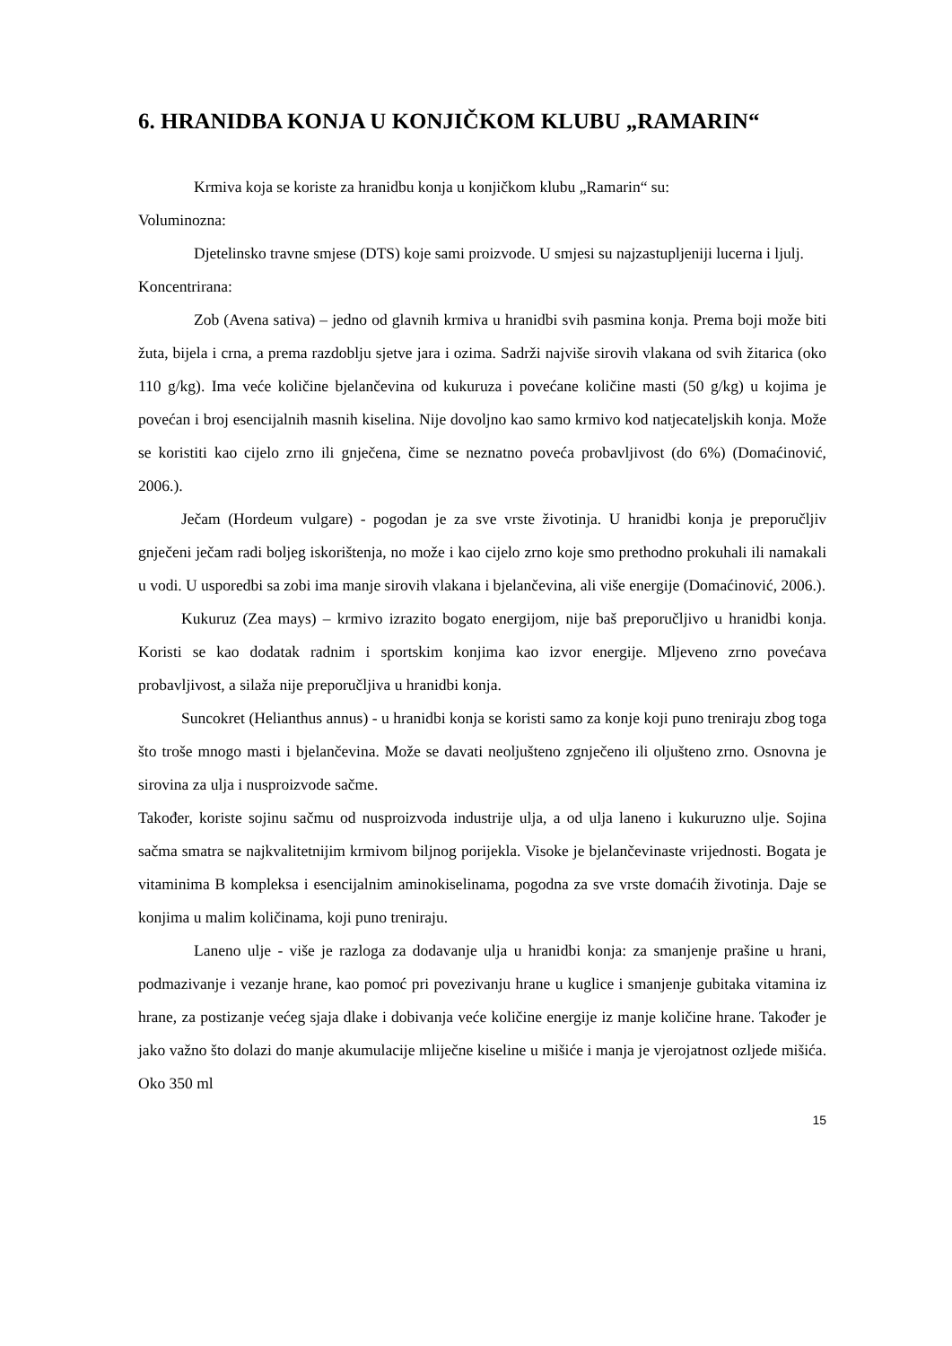6. HRANIDBA KONJA U KONJIČKOM KLUBU „RAMARIN“
Krmiva koja se koriste za hranidbu konja u konjičkom klubu „Ramarin“ su:
Voluminozna:
Djetelinsko travne smjese (DTS) koje sami proizvode. U smjesi su najzastupljeniji lucerna i ljulj.
Koncentrirana:
Zob (Avena sativa) – jedno od glavnih krmiva u hranidbi svih pasmina konja. Prema boji može biti žuta, bijela i crna, a prema razdoblju sjetve jara i ozima. Sadrži najviše sirovih vlakana od svih žitarica (oko 110 g/kg). Ima veće količine bjelančevina od kukuruza i povećane količine masti (50 g/kg) u kojima je povećan i broj esencijalnih masnih kiselina. Nije dovoljno kao samo krmivo kod natjecateljskih konja. Može se koristiti kao cijelo zrno ili gnječena, čime se neznatno poveća probavljivost (do 6%) (Domaćinović, 2006.).
Ječam (Hordeum vulgare) - pogodan je za sve vrste životinja. U hranidbi konja je preporučljiv gnječeni ječam radi boljeg iskorištenja, no može i kao cijelo zrno koje smo prethodno prokuhali ili namakali u vodi. U usporedbi sa zobi ima manje sirovih vlakana i bjelančevina, ali više energije (Domaćinović, 2006.).
Kukuruz (Zea mays) – krmivo izrazito bogato energijom, nije baš preporučljivo u hranidbi konja. Koristi se kao dodatak radnim i sportskim konjima kao izvor energije. Mljeveno zrno povećava probavljivost, a silaža nije preporučljiva u hranidbi konja.
Suncokret (Helianthus annus) - u hranidbi konja se koristi samo za konje koji puno treniraju zbog toga što troše mnogo masti i bjelančevina. Može se davati neoljušteno zgnječeno ili oljušteno zrno. Osnovna je sirovina za ulja i nusproizvode sačme.
Također, koriste sojinu sačmu od nusproizvoda industrije ulja, a od ulja laneno i kukuruzno ulje. Sojina sačma smatra se najkvalitetnijim krmivom biljnog porijekla. Visoke je bjelančevinaste vrijednosti. Bogata je vitaminima B kompleksa i esencijalnim aminokiselinama, pogodna za sve vrste domaćih životinja. Daje se konjima u malim količinama, koji puno treniraju.
Laneno ulje - više je razloga za dodavanje ulja u hranidbi konja: za smanjenje prašine u hrani, podmazivanje i vezanje hrane, kao pomoć pri povezivanju hrane u kuglice i smanjenje gubitaka vitamina iz hrane, za postizanje većeg sjaja dlake i dobivanja veće količine energije iz manje količine hrane. Također je jako važno što dolazi do manje akumulacije mliječne kiseline u mišiće i manja je vjerojatnost ozljede mišića. Oko 350 ml
15